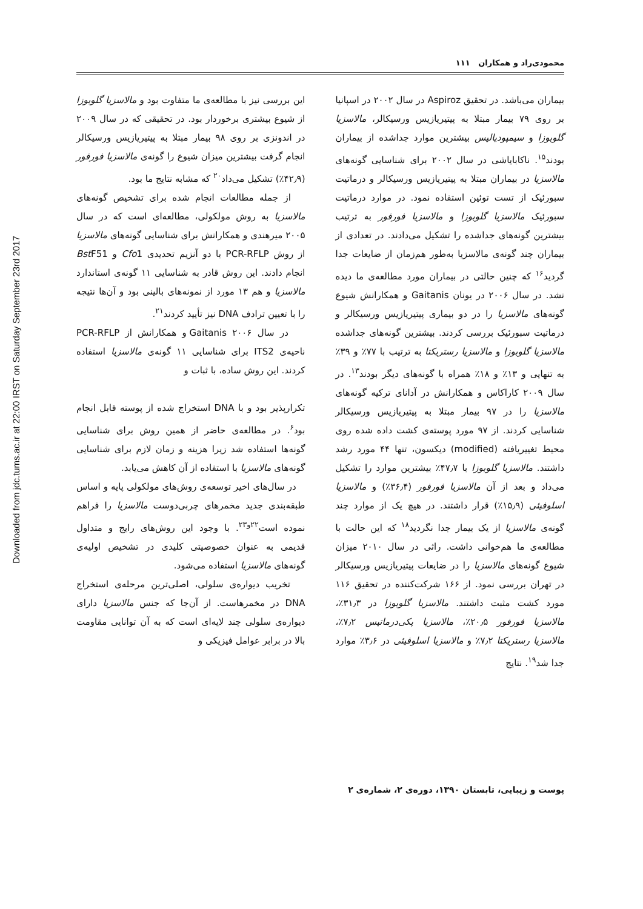Downloaded from jdc.tums.ac.ir at 22:00 IRST on Saturday September 23rd 2017
محمودی‌راد و همکاران ۱۱۱
بیماران می‌باشد. در تحقیق Aspiroz در سال ۲۰۰۲ در اسپانیا بر روی ۷۹ بیمار مبتلا به پیتیریازیس ورسیکالر، مالاسزیا گلوبوزا و سیمپودیالیس بیشترین موارد جداشده از بیماران بودند<sup>۱۵</sup>. ناکابایاشی در سال ۲۰۰۲ برای شناسایی گونه‌های مالاسزیا در بیماران مبتلا به پیتیریازیس ورسیکالر و درماتیت سبورئیک از تست توئین استفاده نمود. در موارد درماتیت سبورئیک مالاسزیا گلوبوزا و مالاسزیا فورفور به ترتیب بیشترین گونه‌های جداشده را تشکیل می‌دادند. در تعدادی از بیماران چند گونه‌ی مالاسزیا به‌طور هم‌زمان از ضایعات جدا گردید<sup>۱۶</sup> که چنین حالتی در بیماران مورد مطالعه‌ی ما دیده نشد. در سال ۲۰۰۶ در یونان Gaitanis و همکارانش شیوع گونه‌های مالاسزیا را در دو بیماری پیتیریازیس ورسیکالر و درماتیت سبورئیک بررسی کردند. بیشترین گونه‌های جداشده مالاسزیا گلوبوزا و مالاسزیا رستریکتا به ترتیب با ۷۷٪ و ۳۹٪ به تنهایی و ۱۳٪ و ۱۸٪ همراه با گونه‌های دیگر بودند<sup>۱۳</sup>. در سال ۲۰۰۹ کاراکاس و همکارانش در آدانای ترکیه گونه‌های مالاسزیا را در ۹۷ بیمار مبتلا به پیتیریازیس ورسیکالر شناسایی کردند. از ۹۷ مورد پوسته‌ی کشت داده شده روی محیط تغییریافته (modified) دیکسون، تنها ۴۴ مورد رشد داشتند. مالاسزیا گلوبوزا با ۴۷٫۷٪ بیشترین موارد را تشکیل می‌داد و بعد از آن مالاسزیا فورفور (۳۶٫۴٪) و مالاسزیا اسلوفیئی (۱۵٫۹٪) قرار داشتند. در هیچ یک از موارد چند گونه‌ی مالاسزیا از یک بیمار جدا نگردید<sup>۱۸</sup> که این حالت با مطالعه‌ی ما هم‌خوانی داشت. راثی در سال ۲۰۱۰ میزان شیوع گونه‌های مالاسزیا را در ضایعات پیتیریازیس ورسیکالر در تهران بررسی نمود. از ۱۶۶ شرکت‌کننده در تحقیق ۱۱۶ مورد کشت مثبت داشتند. مالاسزیا گلوبوزا در ۳۱٫۳٪، مالاسزیا فورفور ۲۰٫۵٪، مالاسزیا پکی‌درماتیس ۷٫۲٪، مالاسزیا رستریکتا ۷٫۲٪ و مالاسزیا اسلوفیئی در ۳٫۶٪ موارد جدا شد<sup>۱۹</sup>. نتایج
این بررسی نیز با مطالعه‌ی ما متفاوت بود و مالاسزیا گلوبوزا از شیوع بیشتری برخوردار بود. در تحقیقی که در سال ۲۰۰۹ در اندونزی بر روی ۹۸ بیمار مبتلا به پیتیریازیس ورسیکالر انجام گرفت بیشترین میزان شیوع را گونه‌ی مالاسزیا فورفور (۴۲٫۹٪) تشکیل می‌داد<sup>۲۰</sup> که مشابه نتایج ما بود.
از جمله مطالعات انجام شده برای تشخیص گونه‌های مالاسزیا به روش مولکولی، مطالعه‌ای است که در سال ۲۰۰۵ میرهندی و همکارانش برای شناسایی گونه‌های مالاسزیا از روش PCR-RFLP با دو آنزیم تحدیدی Cfo1 و Bst F51 انجام دادند. این روش قادر به شناسایی ۱۱ گونه‌ی استاندارد مالاسزیا و هم ۱۳ مورد از نمونه‌های بالینی بود و آن‌ها نتیجه را با تعیین ترادف DNA نیز تأیید کردند<sup>۲۱</sup>.
در سال ۲۰۰۶ Gaitanis و همکارانش از PCR-RFLP ناحیه‌ی ITS2 برای شناسایی ۱۱ گونه‌ی مالاسزیا استفاده کردند. این روش ساده، با ثبات و
تکرارپذیر بود و با DNA استخراج شده از پوسته قابل انجام بود<sup>۶</sup>. در مطالعه‌ی حاضر از همین روش برای شناسایی گونه‌ها استفاده شد زیرا هزینه و زمان لازم برای شناسایی گونه‌های مالاسزیا با استفاده از آن کاهش می‌یابد.
در سال‌های اخیر توسعه‌ی روش‌های مولکولی پایه و اساس طبقه‌بندی جدید مخمرهای چربی‌دوست مالاسزیا را فراهم نموده است<sup>۲۲و۲۳</sup>. با وجود این روش‌های رایج و متداول قدیمی به عنوان خصوصیتی کلیدی در تشخیص اولیه‌ی گونه‌های مالاسزیا استفاده می‌شود.
تخریب دیواره‌ی سلولی، اصلی‌ترین مرحله‌ی استخراج DNA در مخمرهاست. از آن‌جا که جنس مالاسزیا دارای دیواره‌ی سلولی چند لایه‌ای است که به آن توانایی مقاومت بالا در برابر عوامل فیزیکی و
پوست و زیبایی، تابستان ۱۳۹۰، دوره‌ی ۲، شماره‌ی ۲